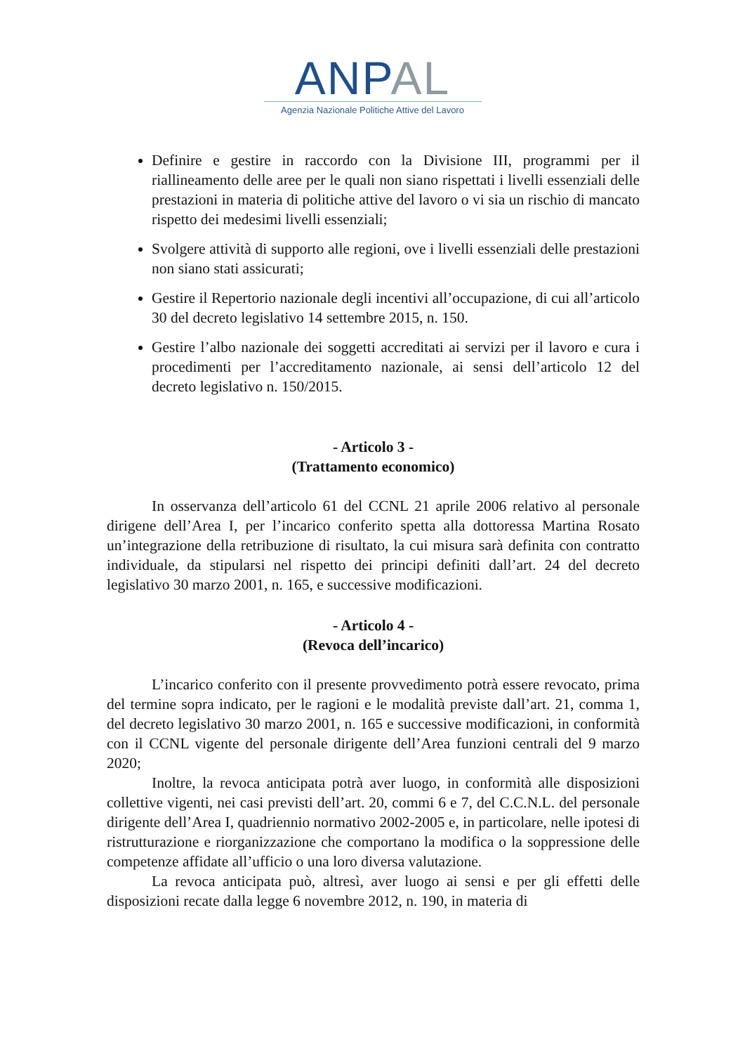ANP AL
Agenzia Nazionale Politiche Attive del Lavoro
Definire e gestire in raccordo con la Divisione III, programmi per il riallineamento delle aree per le quali non siano rispettati i livelli essenziali delle prestazioni in materia di politiche attive del lavoro o vi sia un rischio di mancato rispetto dei medesimi livelli essenziali;
Svolgere attività di supporto alle regioni, ove i livelli essenziali delle prestazioni non siano stati assicurati;
Gestire il Repertorio nazionale degli incentivi all’occupazione, di cui all’articolo 30 del decreto legislativo 14 settembre 2015, n. 150.
Gestire l’albo nazionale dei soggetti accreditati ai servizi per il lavoro e cura i procedimenti per l’accreditamento nazionale, ai sensi dell’articolo 12 del decreto legislativo n. 150/2015.
- Articolo 3 -
(Trattamento economico)
In osservanza dell’articolo 61 del CCNL 21 aprile 2006 relativo al personale dirigene dell’Area I, per l’incarico conferito spetta alla dottoressa Martina Rosato un’integrazione della retribuzione di risultato, la cui misura sarà definita con contratto individuale, da stipularsi nel rispetto dei principi definiti dall’art. 24 del decreto legislativo 30 marzo 2001, n. 165, e successive modificazioni.
- Articolo 4 -
(Revoca dell’incarico)
L’incarico conferito con il presente provvedimento potrà essere revocato, prima del termine sopra indicato, per le ragioni e le modalità previste dall’art. 21, comma 1, del decreto legislativo 30 marzo 2001, n. 165 e successive modificazioni, in conformità con il CCNL vigente del personale dirigente dell’Area funzioni centrali del 9 marzo 2020;
Inoltre, la revoca anticipata potrà aver luogo, in conformità alle disposizioni collettive vigenti, nei casi previsti dell’art. 20, commi 6 e 7, del C.C.N.L. del personale dirigente dell’Area I, quadriennio normativo 2002-2005 e, in particolare, nelle ipotesi di ristrutturazione e riorganizzazione che comportano la modifica o la soppressione delle competenze affidate all’ufficio o una loro diversa valutazione.
La revoca anticipata può, altresì, aver luogo ai sensi e per gli effetti delle disposizioni recate dalla legge 6 novembre 2012, n. 190, in materia di